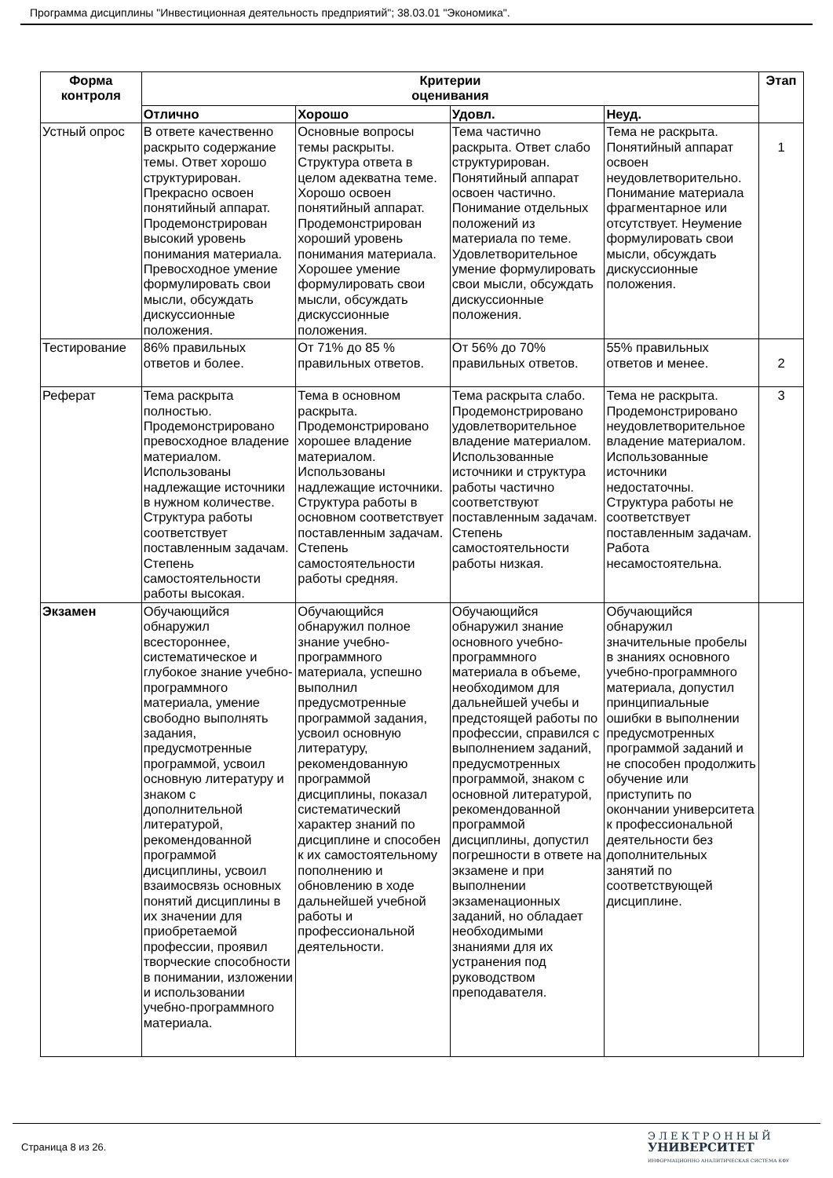Программа дисциплины "Инвестиционная деятельность предприятий"; 38.03.01 "Экономика".
| Форма контроля | Критерии оценивания | | | | Этап |
| --- | --- | --- | --- | --- | --- |
| | Отлично | Хорошо | Удовл. | Неуд. | |
| Устный опрос | В ответе качественно раскрыто содержание темы. Ответ хорошо структурирован. Прекрасно освоен понятийный аппарат. Продемонстрирован высокий уровень понимания материала. Превосходное умение формулировать свои мысли, обсуждать дискуссионные положения. | Основные вопросы темы раскрыты. Структура ответа в целом адекватна теме. Хорошо освоен понятийный аппарат. Продемонстрирован хороший уровень понимания материала. Хорошее умение формулировать свои мысли, обсуждать дискуссионные положения. | Тема частично раскрыта. Ответ слабо структурирован. Понятийный аппарат освоен частично. Понимание отдельных положений из материала по теме. Удовлетворительное умение формулировать свои мысли, обсуждать дискуссионные положения. | Тема не раскрыта. Понятийный аппарат освоен неудовлетворительно. Понимание материала фрагментарное или отсутствует. Неумение формулировать свои мысли, обсуждать дискуссионные положения. | 1 |
| Тестирование | 86% правильных ответов и более. | От 71% до 85 % правильных ответов. | От 56% до 70% правильных ответов. | 55% правильных ответов и менее. | 2 |
| Реферат | Тема раскрыта полностью. Продемонстрировано превосходное владение материалом. Использованы надлежащие источники в нужном количестве. Структура работы соответствует поставленным задачам. Степень самостоятельности работы высокая. | Тема в основном раскрыта. Продемонстрировано хорошее владение материалом. Использованы надлежащие источники. Структура работы в основном соответствует поставленным задачам. Степень самостоятельности работы средняя. | Тема раскрыта слабо. Продемонстрировано удовлетворительное владение материалом. Использованные источники и структура работы частично соответствуют поставленным задачам. Степень самостоятельности работы низкая. | Тема не раскрыта. Продемонстрировано неудовлетворительное владение материалом. Использованные источники недостаточны. Структура работы не соответствует поставленным задачам. Работа несамостоятельна. | 3 |
| Экзамен | Обучающийся обнаружил всестороннее, систематическое и глубокое знание учебно-программного материала, умение свободно выполнять задания, предусмотренные программой, усвоил основную литературу и знаком с дополнительной литературой, рекомендованной программой дисциплины, усвоил взаимосвязь основных понятий дисциплины в их значении для приобретаемой профессии, проявил творческие способности в понимании, изложении и использовании учебно-программного материала. | Обучающийся обнаружил полное знание учебно-программного материала, успешно выполнил предусмотренные программой задания, усвоил основную литературу, рекомендованную программой дисциплины, показал систематический характер знаний по дисциплине и способен к их самостоятельному пополнению и обновлению в ходе дальнейшей учебной работы и профессиональной деятельности. | Обучающийся обнаружил знание основного учебно-программного материала в объеме, необходимом для дальнейшей учебы и предстоящей работы по профессии, справился с выполнением заданий, предусмотренных программой, знаком с основной литературой, рекомендованной программой дисциплины, допустил погрешности в ответе на экзамене и при выполнении экзаменационных заданий, но обладает необходимыми знаниями для их устранения под руководством преподавателя. | Обучающийся обнаружил значительные пробелы в знаниях основного учебно-программного материала, допустил принципиальные ошибки в выполнении предусмотренных программой заданий и не способен продолжить обучение или приступить по окончании университета к профессиональной деятельности без дополнительных занятий по соответствующей дисциплине. | |
Страница 8 из 26.
Э Л Е К Т Р О Н Н Ы Й
УНИВЕРСИТЕТ
ИНФОРМАЦИОННО АНАЛИТИЧЕСКАЯ СИСТЕМА КФУ